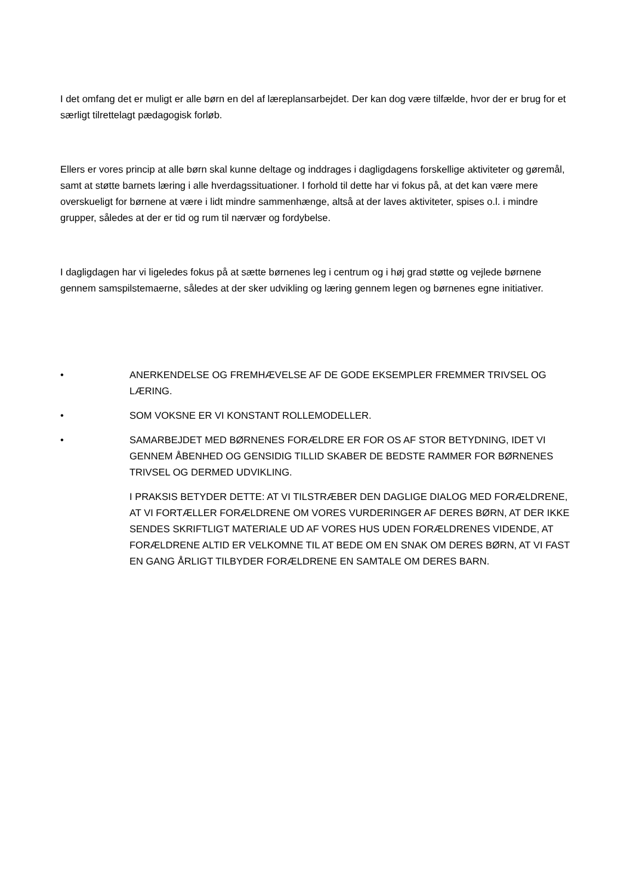I det omfang det er muligt er alle børn en del af læreplansarbejdet. Der kan dog være tilfælde, hvor der er brug for et særligt tilrettelagt pædagogisk forløb.
Ellers er vores princip at alle børn skal kunne deltage og inddrages i dagligdagens forskellige aktiviteter og gøremål, samt at støtte barnets læring i alle hverdagssituationer. I forhold til dette har vi fokus på, at det kan være mere overskueligt for børnene at være i lidt mindre sammenhænge, altså at der laves aktiviteter, spises o.l. i mindre grupper, således at der er tid og rum til nærvær og fordybelse.
I dagligdagen har vi ligeledes fokus på at sætte børnenes leg i centrum og i høj grad støtte og vejlede børnene gennem samspilstemaerne, således at der sker udvikling og læring gennem legen og børnenes egne initiativer.
• ANERKENDELSE OG FREMHÆVELSE AF DE GODE EKSEMPLER FREMMER TRIVSEL OG LÆRING.
• SOM VOKSNE ER VI KONSTANT ROLLEMODELLER.
• SAMARBEJDET MED BØRNENES FORÆLDRE ER FOR OS AF STOR BETYDNING, IDET VI GENNEM ÅBENHED OG GENSIDIG TILLID SKABER DE BEDSTE RAMMER FOR BØRNENES TRIVSEL OG DERMED UDVIKLING.
I PRAKSIS BETYDER DETTE: AT VI TILSTRÆBER DEN DAGLIGE DIALOG MED FORÆLDRENE, AT VI FORTÆLLER FORÆLDRENE OM VORES VURDERINGER AF DERES BØRN, AT DER IKKE SENDES SKRIFTLIGT MATERIALE UD AF VORES HUS UDEN FORÆLDRENES VIDENDE, AT FORÆLDRENE ALTID ER VELKOMNE TIL AT BEDE OM EN SNAK OM DERES BØRN, AT VI FAST EN GANG ÅRLIGT TILBYDER FORÆLDRENE EN SAMTALE OM DERES BARN.